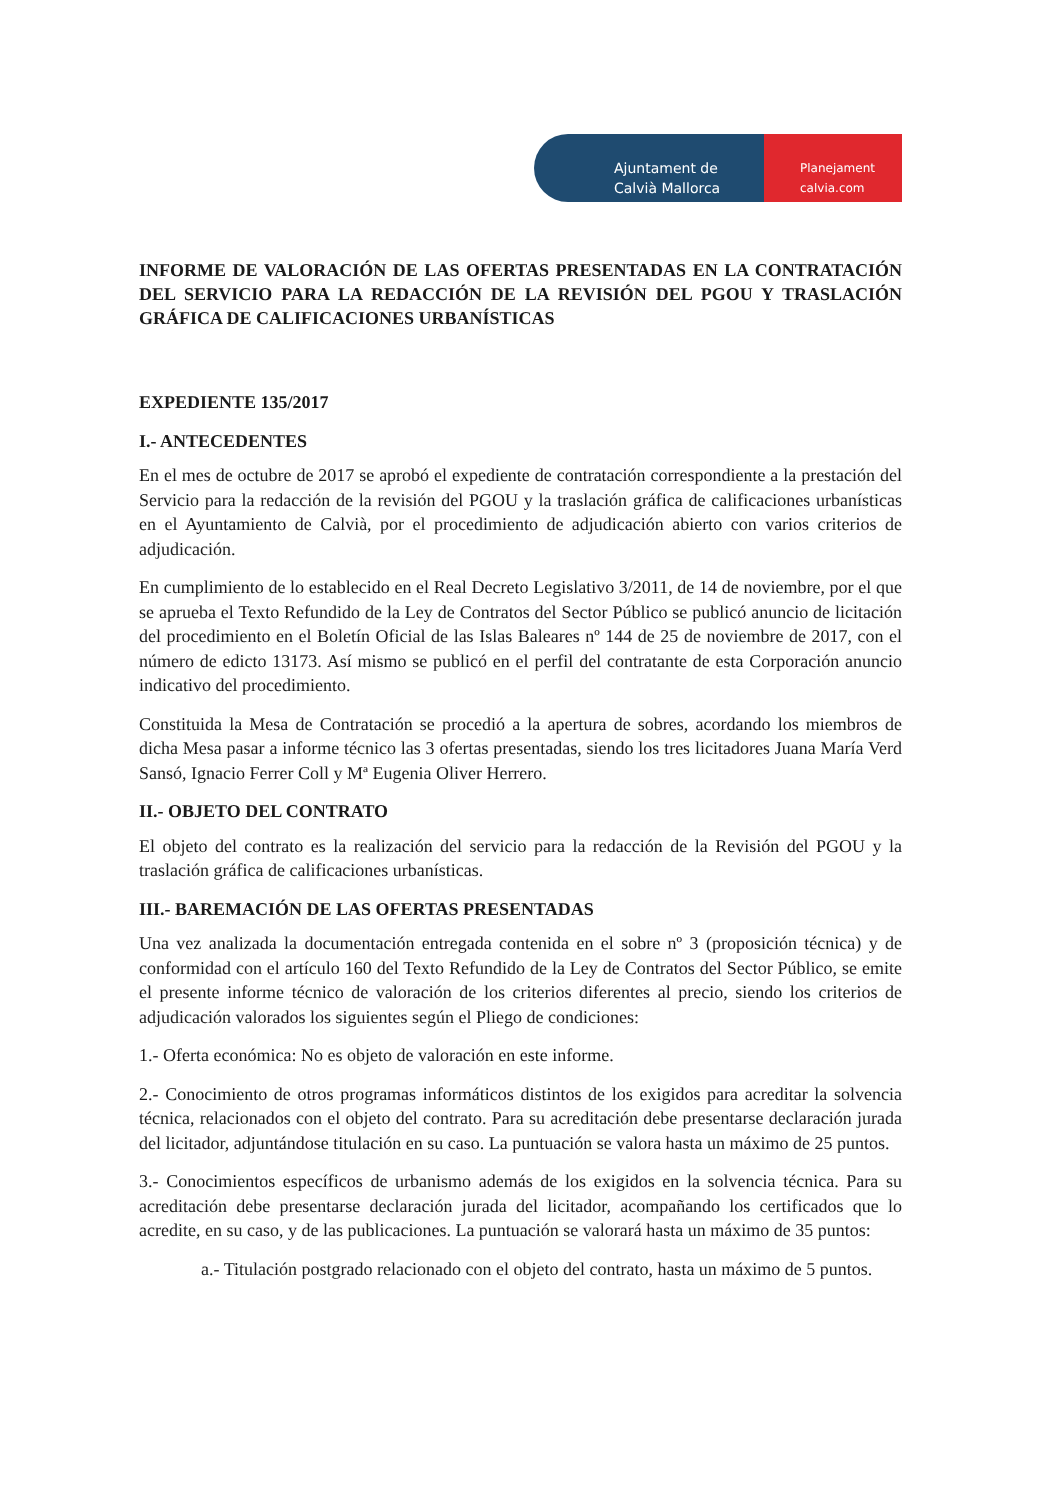Ajuntament de
Calvià Mallorca
Planejament
calvia.com
INFORME DE VALORACIÓN DE LAS OFERTAS PRESENTADAS EN LA CONTRATACIÓN DEL SERVICIO PARA LA REDACCIÓN DE LA REVISIÓN DEL PGOU Y TRASLACIÓN GRÁFICA DE CALIFICACIONES URBANÍSTICAS
EXPEDIENTE 135/2017
I.- ANTECEDENTES
En el mes de octubre de 2017 se aprobó el expediente de contratación correspondiente a la prestación del Servicio para la redacción de la revisión del PGOU y la traslación gráfica de calificaciones urbanísticas en el Ayuntamiento de Calvià, por el procedimiento de adjudicación abierto con varios criterios de adjudicación.
En cumplimiento de lo establecido en el Real Decreto Legislativo 3/2011, de 14 de noviembre, por el que se aprueba el Texto Refundido de la Ley de Contratos del Sector Público se publicó anuncio de licitación del procedimiento en el Boletín Oficial de las Islas Baleares nº 144 de 25 de noviembre de 2017, con el número de edicto 13173. Así mismo se publicó en el perfil del contratante de esta Corporación anuncio indicativo del procedimiento.
Constituida la Mesa de Contratación se procedió a la apertura de sobres, acordando los miembros de dicha Mesa pasar a informe técnico las 3 ofertas presentadas, siendo los tres licitadores Juana María Verd Sansó, Ignacio Ferrer Coll y Mª Eugenia Oliver Herrero.
II.- OBJETO DEL CONTRATO
El objeto del contrato es la realización del servicio para la redacción de la Revisión del PGOU y la traslación gráfica de calificaciones urbanísticas.
III.- BAREMACIÓN DE LAS OFERTAS PRESENTADAS
Una vez analizada la documentación entregada contenida en el sobre nº 3 (proposición técnica) y de conformidad con el artículo 160 del Texto Refundido de la Ley de Contratos del Sector Público, se emite el presente informe técnico de valoración de los criterios diferentes al precio, siendo los criterios de adjudicación valorados los siguientes según el Pliego de condiciones:
1.- Oferta económica: No es objeto de valoración en este informe.
2.- Conocimiento de otros programas informáticos distintos de los exigidos para acreditar la solvencia técnica, relacionados con el objeto del contrato. Para su acreditación debe presentarse declaración jurada del licitador, adjuntándose titulación en su caso. La puntuación se valora hasta un máximo de 25 puntos.
3.- Conocimientos específicos de urbanismo además de los exigidos en la solvencia técnica. Para su acreditación debe presentarse declaración jurada del licitador, acompañando los certificados que lo acredite, en su caso, y de las publicaciones. La puntuación se valorará hasta un máximo de 35 puntos:
a.- Titulación postgrado relacionado con el objeto del contrato, hasta un máximo de 5 puntos.